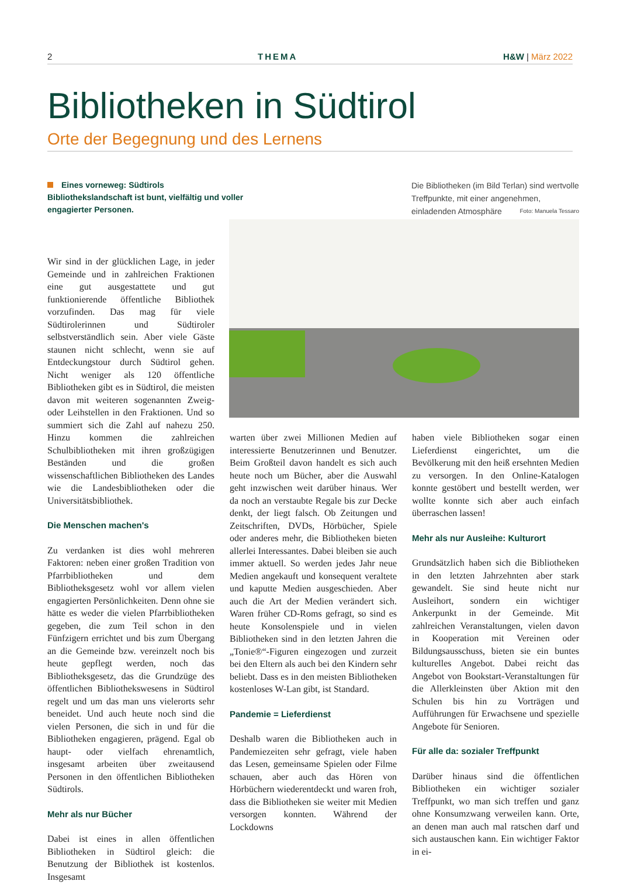2 THEMA H&W | März 2022
Bibliotheken in Südtirol
Orte der Begegnung und des Lernens
Eines vorneweg: Südtirols Bibliothekslandschaft ist bunt, vielfältig und voller engagierter Personen.
Die Bibliotheken (im Bild Terlan) sind wertvolle Treffpunkte, mit einer angenehmen, einladenden Atmosphäre Foto: Manuela Tessaro
Wir sind in der glücklichen Lage, in jeder Gemeinde und in zahlreichen Fraktionen eine gut ausgestattete und gut funktionierende öffentliche Bibliothek vorzufinden. Das mag für viele Südtirolerinnen und Südtiroler selbstverständlich sein. Aber viele Gäste staunen nicht schlecht, wenn sie auf Entdeckungstour durch Südtirol gehen. Nicht weniger als 120 öffentliche Bibliotheken gibt es in Südtirol, die meisten davon mit weiteren sogenannten Zweig- oder Leihstellen in den Fraktionen. Und so summiert sich die Zahl auf nahezu 250. Hinzu kommen die zahlreichen Schulbibliotheken mit ihren großzügigen Beständen und die großen wissenschaftlichen Bibliotheken des Landes wie die Landesbibliotheken oder die Universitätsbibliothek.
Die Menschen machen's
Zu verdanken ist dies wohl mehreren Faktoren: neben einer großen Tradition von Pfarrbibliotheken und dem Bibliotheksgesetz wohl vor allem vielen engagierten Persönlichkeiten. Denn ohne sie hätte es weder die vielen Pfarrbibliotheken gegeben, die zum Teil schon in den Fünfzigern errichtet und bis zum Übergang an die Gemeinde bzw. vereinzelt noch bis heute gepflegt werden, noch das Bibliotheksgesetz, das die Grundzüge des öffentlichen Bibliothekswesens in Südtirol regelt und um das man uns vielerorts sehr beneidet. Und auch heute noch sind die vielen Personen, die sich in und für die Bibliotheken engagieren, prägend. Egal ob haupt- oder vielfach ehrenamtlich, insgesamt arbeiten über zweitausend Personen in den öffentlichen Bibliotheken Südtirols.
Mehr als nur Bücher
Dabei ist eines in allen öffentlichen Bibliotheken in Südtirol gleich: die Benutzung der Bibliothek ist kostenlos. Insgesamt
warten über zwei Millionen Medien auf interessierte Benutzerinnen und Benutzer. Beim Großteil davon handelt es sich auch heute noch um Bücher, aber die Auswahl geht inzwischen weit darüber hinaus. Wer da noch an verstaubte Regale bis zur Decke denkt, der liegt falsch. Ob Zeitungen und Zeitschriften, DVDs, Hörbücher, Spiele oder anderes mehr, die Bibliotheken bieten allerlei Interessantes. Dabei bleiben sie auch immer aktuell. So werden jedes Jahr neue Medien angekauft und konsequent veraltete und kaputte Medien ausgeschieden. Aber auch die Art der Medien verändert sich. Waren früher CD-Roms gefragt, so sind es heute Konsolenspiele und in vielen Bibliotheken sind in den letzten Jahren die „Tonie®“-Figuren eingezogen und zurzeit bei den Eltern als auch bei den Kindern sehr beliebt. Dass es in den meisten Bibliotheken kostenloses W-Lan gibt, ist Standard.
Pandemie = Lieferdienst
Deshalb waren die Bibliotheken auch in Pandemiezeiten sehr gefragt, viele haben das Lesen, gemeinsame Spielen oder Filme schauen, aber auch das Hören von Hörbüchern wiederentdeckt und waren froh, dass die Bibliotheken sie weiter mit Medien versorgen konnten. Während der Lockdowns
haben viele Bibliotheken sogar einen Lieferdienst eingerichtet, um die Bevölkerung mit den heiß ersehnten Medien zu versorgen. In den Online-Katalogen konnte gestöbert und bestellt werden, wer wollte konnte sich aber auch einfach überraschen lassen!
Mehr als nur Ausleihe: Kulturort
Grundsätzlich haben sich die Bibliotheken in den letzten Jahrzehnten aber stark gewandelt. Sie sind heute nicht nur Ausleihort, sondern ein wichtiger Ankerpunkt in der Gemeinde. Mit zahlreichen Veranstaltungen, vielen davon in Kooperation mit Vereinen oder Bildungsausschuss, bieten sie ein buntes kulturelles Angebot. Dabei reicht das Angebot von Bookstart-Veranstaltungen für die Allerkleinsten über Aktion mit den Schulen bis hin zu Vorträgen und Aufführungen für Erwachsene und spezielle Angebote für Senioren.
Für alle da: sozialer Treffpunkt
Darüber hinaus sind die öffentlichen Bibliotheken ein wichtiger sozialer Treffpunkt, wo man sich treffen und ganz ohne Konsumzwang verweilen kann. Orte, an denen man auch mal ratschen darf und sich austauschen kann. Ein wichtiger Faktor in ei-